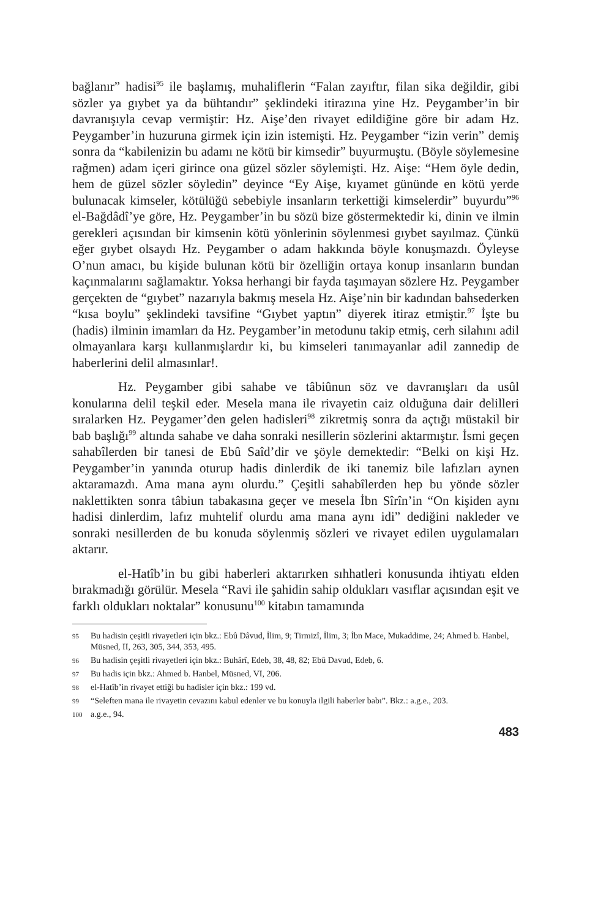bağlanır” hadisi<sup>95</sup> ile başlamış, muhaliflerin “Falan zayıftır, filan sika değildir, gibi sözler ya gıybet ya da bühtandır” şeklindeki itirazına yine Hz. Peygamber’in bir davranışıyla cevap vermiştir: Hz. Aişe’den rivayet edildiğine göre bir adam Hz. Peygamber’in huzuruna girmek için izin istemişti. Hz. Peygamber “izin verin” demiş sonra da “kabilenizin bu adamı ne kötü bir kimsedir” buyurmuştu. (Böyle söylemesine rağmen) adam içeri girince ona güzel sözler söylemişti. Hz. Aişe: “Hem öyle dedin, hem de güzel sözler söyledin” deyince “Ey Aişe, kıyamet gününde en kötü yerde bulunacak kimseler, kötülüğü sebebiyle insanların terkettiği kimselerdir” buyurdu”<sup>96</sup> el-Bağdâdî’ye göre, Hz. Peygamber’in bu sözü bize göstermektedir ki, dinin ve ilmin gerekleri açısından bir kimsenin kötü yönlerinin söylenmesi gıybet sayılmaz. Çünkü eğer gıybet olsaydı Hz. Peygamber o adam hakkında böyle konuşmazdı. Öyleyse O’nun amacı, bu kişide bulunan kötü bir özelliğin ortaya konup insanların bundan kaçınmalarını sağlamaktır. Yoksa herhangi bir fayda taşımayan sözlere Hz. Peygamber gerçekten de “gıybet” nazarıyla bakmış mesela Hz. Aişe’nin bir kadından bahsederken “kısa boylu” şeklindeki tavsifine “Gıybet yaptın” diyerek itiraz etmiştir.<sup>97</sup> İşte bu (hadis) ilminin imamları da Hz. Peygamber’in metodunu takip etmiş, cerh silahını adil olmayanlara karşı kullanmışlardır ki, bu kimseleri tanımayanlar adil zannedip de haberlerini delil almasınlar!.
Hz. Peygamber gibi sahabe ve tâbiûnun söz ve davranışları da usûl konularına delil teşkil eder. Mesela mana ile rivayetin caiz olduğuna dair delilleri sıralarken Hz. Peygamer’den gelen hadisleri<sup>98</sup> zikretmiş sonra da açtığı müstakil bir bab başlığı<sup>99</sup> altında sahabe ve daha sonraki nesillerin sözlerini aktarmıştır. İsmi geçen sahabîlerden bir tanesi de Ebû Saîd’dir ve şöyle demektedir: “Belki on kişi Hz. Peygamber’in yanında oturup hadis dinlerdik de iki tanemiz bile lafızları aynen aktaramazdı. Ama mana aynı olurdu.” Çeşitli sahabîlerden hep bu yönde sözler naklettikten sonra tâbiun tabakasına geçer ve mesela İbn Sîrîn’in “On kişiden aynı hadisi dinlerdim, lafız muhtelif olurdu ama mana aynı idi” dediğini nakleder ve sonraki nesillerden de bu konuda söylenmiş sözleri ve rivayet edilen uygulamaları aktarır.
el-Hatîb’in bu gibi haberleri aktarırken sıhhatleri konusunda ihtiyatı elden bırakmadığı görülür. Mesela “Ravi ile şahidin sahip oldukları vasıflar açısından eşit ve farklı oldukları noktalar” konusunu<sup>100</sup> kitabın tamamında
95 Bu hadisin çeşitli rivayetleri için bkz.: Ebû Dâvud, İlim, 9; Tirmizî, İlim, 3; İbn Mace, Mukaddime, 24; Ahmed b. Hanbel, Müsned, II, 263, 305, 344, 353, 495.
96 Bu hadisin çeşitli rivayetleri için bkz.: Buhârî, Edeb, 38, 48, 82; Ebû Davud, Edeb, 6.
97 Bu hadis için bkz.: Ahmed b. Hanbel, Müsned, VI, 206.
98 el-Hatîb’in rivayet ettiği bu hadisler için bkz.: 199 vd.
99 “Seleften mana ile rivayetin cevazını kabul edenler ve bu konuyla ilgili haberler babı”. Bkz.: a.g.e., 203.
100 a.g.e., 94.
483